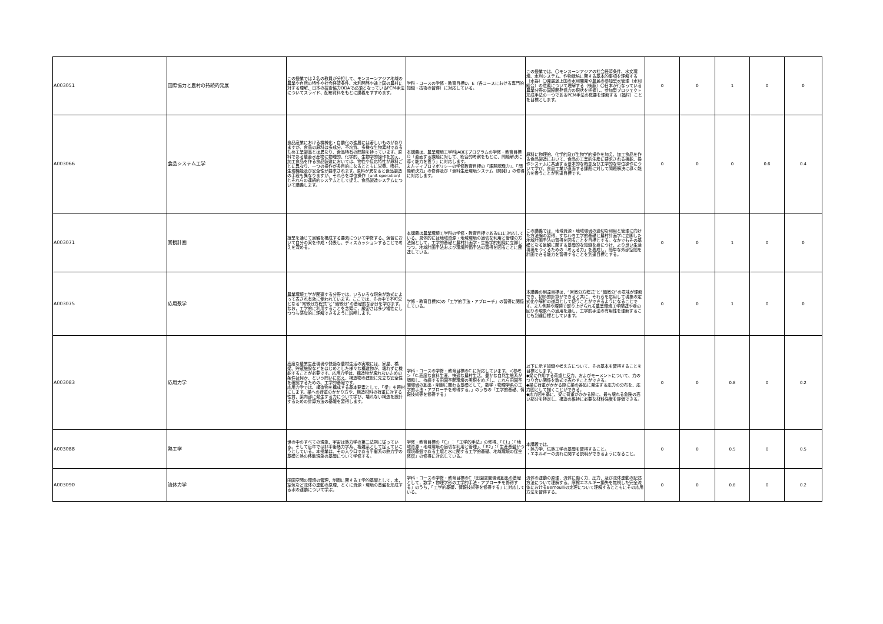| A003051 | 国際協力と農村の持続的発展 | この授業では２名の教員が分担して、モンスーンアジア地域の農業や自然の特性や社会経済条件、水利開発や途上国の農村に対する理解、日本の技術協力ODAで必須となっているPCM手法についてスライド、配布資料をもとに講義をすすめます。 | 学科・コースの学修・教育目標D，E（各コースにおける専門的知識・技術の習得）に対応している。 | この授業では、〇モンスーンアジアの社会経済条件、水文環境、水利システム、作物栽培に関する基本的事項を理解する（水谷）〇発展途上国の水利開発や農民の参加型水管理（水利組合）の意義について理解する（後藤）〇日本が行なっている農業分野の国際開発協力の現状を把握し、参加型プロジェクト形成手法の一つであるPCM手法の概要を理解する（福村）ことを目標とします。 | 0 | 0 | 1 | 0 | 0 |
| A003066 | 食品システム工学 | 食品産業における機械化・自動化の進展には著しいものがありますが、食品の原料は多成分、不均質、多様な生物素材であるため工業製品とは異なり、食品特有の問題を持っています。原料である農畜水産物に物理的、化学的、生物学的操作を加え、加工食品を作る食品製造においては、物性や反応特性が原料ごとに異なり、一つの操作が多目的になるとともに栄養、嗜好、生理機能及び安全性が要求されます。原料が異なると食品製造の手段も異なりますが、それらを単位操作（unit operation）とそれらの連続的システムとして捉え、食品製造システムについて講義します。 | 本講義は、農業環境工学科JABEEプログラムの学修・教育目標Ｄ「直面する課題に対して、総合的考察をもとに、問題解決に導く能力を養う」に対応します。 またディプロマポリシーの学修教育目標の「課題認識力」、「問題解決力」の修得及び「食料生産環境システム（開発）」の修得に対応します。 | 原料に物理的、化学的及び生物学的操作を加え、加工食品を作る食品製造において、食品の工業的生産に要求される機能、操作システムに共通する基本的な概念及び工学的な単位操作について学び、食品工業が直面する課題に対して問題解決に導く能力を養うことが到達目標です。 | 0 | 0 | 0 | 0.6 | 0.4 |
| A003071 | 景観計画 | 授業を通じて景観を構成する要素について学修する。演習において自分の案を作成・発表し、ディスカッションすることで考えを深める。 | 本講義は農業環境工学科の学修・教育目標であるE1に対応している。具体的には地域資源・地域環境の適切な利用と管理の方法論として，工学的基礎と農村計画学・生態学的知識に立脚しつつ，地域計画手法および環境評価手法の習得を図ることに関連している。 | この講義では，地域資源・地域環境の適切な利用と管理に向けた方法論の習得，すなわち工学的基礎と農村計画学に立脚した地域計画手法の習得を図ることを目標とする。なかでもその基礎となる景観に関する基礎的な知識を身につけ，より良い生活環境をつくるための「考える力」を養成し，簡単な外部空間を計画できる能力を習得することを到達目標とする。 | 0 | 0 | 1 | 0 | 0 |
| A003075 | 応用数学 | 農業環境工学が関連する分野では，いろいろな現象が数式によって表され有効に使われています。ここでは，その中で不可欠となる“常微分方程式”と“偏微分”の基礎的な部分を学びます。なお，工学的に利用することを念頭に，厳密さは多少犠牲にしつつも感覚的に理解できるように説明します。 | 学修・教育目標(C)の「工学的手法・アプローチ」の習得に関係している。 | 本講義の到達目標は，“常微分方程式”と“偏微分”の意味が理解でき，初歩的計算ができると共に，それらを応用して現象の定式化や解析の道具として使うことができるようになることです。また例題や課題で取り上げられる農業環境工学関連や身の回りの現象への適用を通し，工学的手法の有用性を理解することも到達目標としています。 | 0 | 0 | 1 | 0 | 0 |
| A003083 | 応用力学 | 高度な農業生産環境や快適な農村生活の実現には、家屋、橋梁、貯蔵施設などをはじめとした様々な構造物が、壊れずに機能することが必要です。応用力学は、構造物が壊れないための条件は何か、という問いに応え、構造物の建設に先立ち安全性を確認するための、工学的基礎です。 応用力学では、構造物を構成する基本要素として、「梁」を題材にします。梁への荷重のかかり方や、構造材料の荷重に対する性質、梁内部に発生する力について学び、壊れない構造を設計するための計算方法の基礎を習得します。 | 学科・コースの学修・教育目標のC.に対応しています。＜参考＞「C.高度な食料生産、快適な農村生活、豊かな自然生態系が調和し、持続する田園空間環境の実現をめざし、これら田園空間環境の創出・制御に関わる基礎として、数学・物理学系の工学的手法・アプローチを修得する。」のうちの「工学的基礎、情報技術等を修得する」 | 以下に示す知識や考え方について、その基本を習得することを目標とします。 ◆梁に作用する荷重と反力、およびモーメントについて、力のつり合い関係を数式で表わすことができる。 ◆梁に荷重がかかる際に梁の各処に発生する応力の分布を、応力図として描くことができる。 ◆応力図を基に、梁に荷重がかかる際に、最も壊れる危険の高い部分を特定し、構造の維持に必要な材料強度を評価できる。 | 0 | 0 | 0.8 | 0 | 0.2 |
| A003088 | 熱工学 | 世の中のすべての現象、宇宙は熱力学の第二法則に従っている。そして近年では非平衡熱力学系、複雑系として捉えていこうとしている。本授業は、その入り口である平衡系の熱力学の基礎と熱の移動現象の基礎について学修する。 | 学修・教育目標の「C」：「工学的手法」の修得、「E1」：「地域資源・地域環境の適切な利用と管理」、「E2」：「生産基盤かつ環境基盤である土壌と水に関する工学的基礎、地域環境の保全修復」の修得に対応している。 | 本講義では、 ・熱力学、伝熱工学の基礎を習得すること。 ・エネルギーの流れに関する説明ができるようになること。 | 0 | 0 | 0.5 | 0 | 0.5 |
| A003090 | 流体力学 | 田園空間の環境の管理，制御に関する工学的基礎として，水，空気など流体の運動の原理，とくに資源・環境の基盤を形成する水の運動について学ぶ。 | 学科・コースの学修・教育目標のC「田園空間環境創出の基礎として，数学・物理学形の工学的手法・アプローチを修得する」のうち，「工学的基礎．情報技術等を修得する」に対応している。 | 流体の運動の原理，流体に働く力，圧力，及び流体運動の記述方法について理解する。摩擦エネルギー損失を無視した完全流体におけるBernoulliの定理について理解するとともにその応用方法を習得する。 | 0 | 0 | 0.8 | 0 | 0.2 |